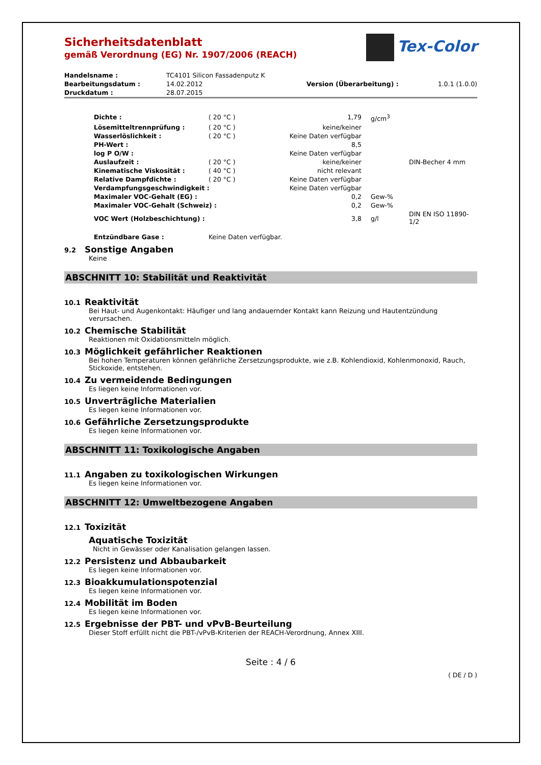Tex-Color
Sicherheitsdatenblatt
gemäß Verordnung (EG) Nr. 1907/2006 (REACH)
| Handelsname : | TC4101 Silicon Fassadenputz K | | |
| Bearbeitungsdatum : | 14.02.2012 | Version (Überarbeitung) : | 1.0.1 (1.0.0) |
| Druckdatum : | 28.07.2015 | | |
| Dichte : | ( 20 °C ) | 1,79 | g/cm<sup>3</sup> | |
| Lösemitteltrennprüfung : | ( 20 °C ) | keine/keiner | | |
| Wasserlöslichkeit : | ( 20 °C ) | Keine Daten verfügbar | | |
| PH-Wert : | | 8,5 | | |
| log P O/W : | | Keine Daten verfügbar | | |
| Auslaufzeit : | ( 20 °C ) | keine/keiner | | DIN-Becher 4 mm |
| Kinematische Viskosität : | ( 40 °C ) | nicht relevant | | |
| Relative Dampfdichte : | ( 20 °C ) | Keine Daten verfügbar | | |
| Verdampfungsgeschwindigkeit : | | Keine Daten verfügbar | | |
| Maximaler VOC-Gehalt (EG) : | | 0,2 | Gew-% | |
| Maximaler VOC-Gehalt (Schweiz) : | | 0,2 | Gew-% | |
| VOC Wert (Holzbeschichtung) : | | 3,8 | g/l | DIN EN ISO 11890-1/2 |
| Entzündbare Gase : | Keine Daten verfügbar. | | | |
9.2 Sonstige Angaben
Keine
ABSCHNITT 10: Stabilität und Reaktivität
10.1 Reaktivität
Bei Haut- und Augenkontakt: Häufiger und lang andauernder Kontakt kann Reizung und Hautentzündung verursachen.
10.2 Chemische Stabilität
Reaktionen mit Oxidationsmitteln möglich.
10.3 Möglichkeit gefährlicher Reaktionen
Bei hohen Temperaturen können gefährliche Zersetzungsprodukte, wie z.B. Kohlendioxid, Kohlenmonoxid, Rauch, Stickoxide, entstehen.
10.4 Zu vermeidende Bedingungen
Es liegen keine Informationen vor.
10.5 Unverträgliche Materialien
Es liegen keine Informationen vor.
10.6 Gefährliche Zersetzungsprodukte
Es liegen keine Informationen vor.
ABSCHNITT 11: Toxikologische Angaben
11.1 Angaben zu toxikologischen Wirkungen
Es liegen keine Informationen vor.
ABSCHNITT 12: Umweltbezogene Angaben
12.1 Toxizität
Aquatische Toxizität
Nicht in Gewässer oder Kanalisation gelangen lassen.
12.2 Persistenz und Abbaubarkeit
Es liegen keine Informationen vor.
12.3 Bioakkumulationspotenzial
Es liegen keine Informationen vor.
12.4 Mobilität im Boden
Es liegen keine Informationen vor.
12.5 Ergebnisse der PBT- und vPvB-Beurteilung
Dieser Stoff erfüllt nicht die PBT-/vPvB-Kriterien der REACH-Verordnung, Annex XIII.
Seite : 4 / 6
( DE / D )